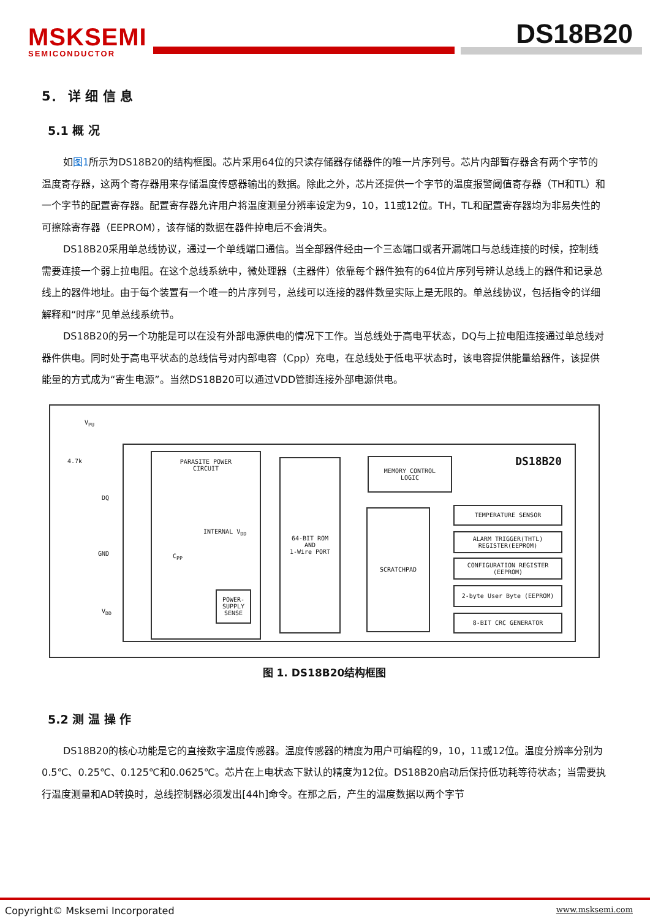MSKSEMI
SEMICONDUCTOR
DS18B20
5． 详 细 信 息
5.1 概 况
如图1所示为DS18B20的结构框图。芯片采用64位的只读存储器存储器件的唯一片序列号。芯片内部暂存器含有两个字节的温度寄存器，这两个寄存器用来存储温度传感器输出的数据。除此之外，芯片还提供一个字节的温度报警阈值寄存器（TH和TL）和一个字节的配置寄存器。配置寄存器允许用户将温度测量分辨率设定为9，10，11或12位。TH，TL和配置寄存器均为非易失性的可擦除寄存器（EEPROM），该存储的数据在器件掉电后不会消失。
DS18B20采用单总线协议，通过一个单线端口通信。当全部器件经由一个三态端口或者开漏端口与总线连接的时候，控制线需要连接一个弱上拉电阻。在这个总线系统中，微处理器（主器件）依靠每个器件独有的64位片序列号辨认总线上的器件和记录总线上的器件地址。由于每个装置有一个唯一的片序列号，总线可以连接的器件数量实际上是无限的。单总线协议，包括指令的详细解释和“时序”见单总线系统节。
DS18B20的另一个功能是可以在没有外部电源供电的情况下工作。当总线处于高电平状态，DQ与上拉电阻连接通过单总线对器件供电。同时处于高电平状态的总线信号对内部电容（Cpp）充电，在总线处于低电平状态时，该电容提供能量给器件，该提供能量的方式成为“寄生电源”。当然DS18B20可以通过VDD管脚连接外部电源供电。
V<sub>PU</sub>
4.7k
DQ
GND
V<sub>DD</sub>
DS18B20
PARASITE POWER
CIRCUIT
INTERNAL V<sub>DD</sub>
C<sub>PP</sub>
POWER-
SUPPLY
SENSE
64-BIT ROM
AND
1-Wire PORT
MEMORY CONTROL
LOGIC
SCRATCHPAD TEMPERATURE SENSOR
ALARM TRIGGER(THTL)
REGISTER(EEPROM)
CONFIGURATION REGISTER
(EEPROM)
2-byte User Byte (EEPROM)
8-BIT CRC GENERATOR
图 1. DS18B20结构框图
5.2 测 温 操 作
DS18B20的核心功能是它的直接数字温度传感器。温度传感器的精度为用户可编程的9，10，11或12位。温度分辨率分别为0.5℃、0.25℃、0.125℃和0.0625℃。芯片在上电状态下默认的精度为12位。DS18B20启动后保持低功耗等待状态；当需要执行温度测量和AD转换时，总线控制器必须发出[44h]命令。在那之后，产生的温度数据以两个字节
Copyright© Msksemi Incorporated www.msksemi.com